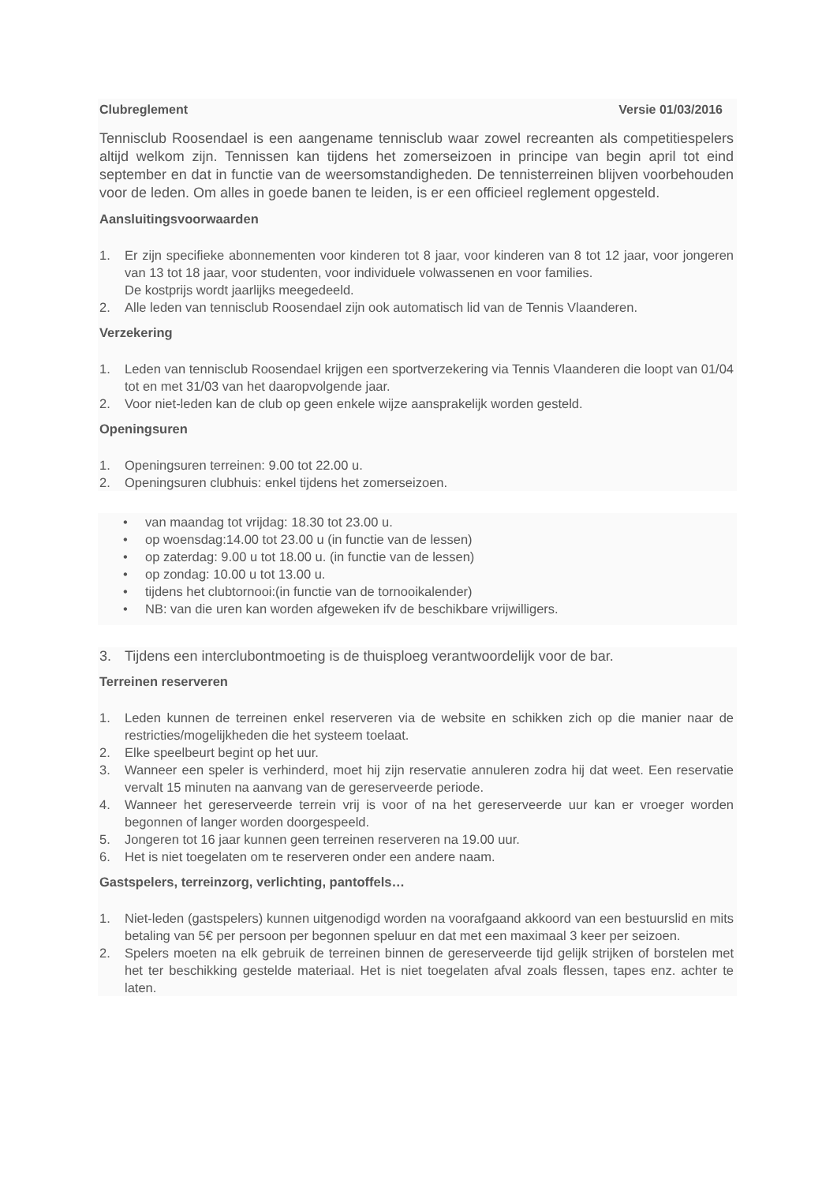Clubreglement Versie 01/03/2016
Tennisclub Roosendael is een aangename tennisclub waar zowel recreanten als competitiespelers altijd welkom zijn. Tennissen kan tijdens het zomerseizoen in principe van begin april tot eind september en dat in functie van de weersomstandigheden. De tennisterreinen blijven voorbehouden voor de leden. Om alles in goede banen te leiden, is er een officieel reglement opgesteld.
Aansluitingsvoorwaarden
1. Er zijn specifieke abonnementen voor kinderen tot 8 jaar, voor kinderen van 8 tot 12 jaar, voor jongeren van 13 tot 18 jaar, voor studenten, voor individuele volwassenen en voor families.
De kostprijs wordt jaarlijks meegedeeld.
2. Alle leden van tennisclub Roosendael zijn ook automatisch lid van de Tennis Vlaanderen.
Verzekering
1. Leden van tennisclub Roosendael krijgen een sportverzekering via Tennis Vlaanderen die loopt van 01/04 tot en met 31/03 van het daaropvolgende jaar.
2. Voor niet-leden kan de club op geen enkele wijze aansprakelijk worden gesteld.
Openingsuren
1. Openingsuren terreinen: 9.00 tot 22.00 u.
2. Openingsuren clubhuis: enkel tijdens het zomerseizoen.
• van maandag tot vrijdag: 18.30 tot 23.00 u.
• op woensdag:14.00 tot 23.00 u (in functie van de lessen)
• op zaterdag: 9.00 u tot 18.00 u. (in functie van de lessen)
• op zondag: 10.00 u tot 13.00 u.
• tijdens het clubtornooi:(in functie van de tornooikalender)
• NB: van die uren kan worden afgeweken ifv de beschikbare vrijwilligers.
3. Tijdens een interclubontmoeting is de thuisploeg verantwoordelijk voor de bar.
Terreinen reserveren
1. Leden kunnen de terreinen enkel reserveren via de website en schikken zich op die manier naar de restricties/mogelijkheden die het systeem toelaat.
2. Elke speelbeurt begint op het uur.
3. Wanneer een speler is verhinderd, moet hij zijn reservatie annuleren zodra hij dat weet. Een reservatie vervalt 15 minuten na aanvang van de gereserveerde periode.
4. Wanneer het gereserveerde terrein vrij is voor of na het gereserveerde uur kan er vroeger worden begonnen of langer worden doorgespeeld.
5. Jongeren tot 16 jaar kunnen geen terreinen reserveren na 19.00 uur.
6. Het is niet toegelaten om te reserveren onder een andere naam.
Gastspelers, terreinzorg, verlichting, pantoffels…
1. Niet-leden (gastspelers) kunnen uitgenodigd worden na voorafgaand akkoord van een bestuurslid en mits betaling van 5€ per persoon per begonnen speluur en dat met een maximaal 3 keer per seizoen.
2. Spelers moeten na elk gebruik de terreinen binnen de gereserveerde tijd gelijk strijken of borstelen met het ter beschikking gestelde materiaal. Het is niet toegelaten afval zoals flessen, tapes enz. achter te laten.